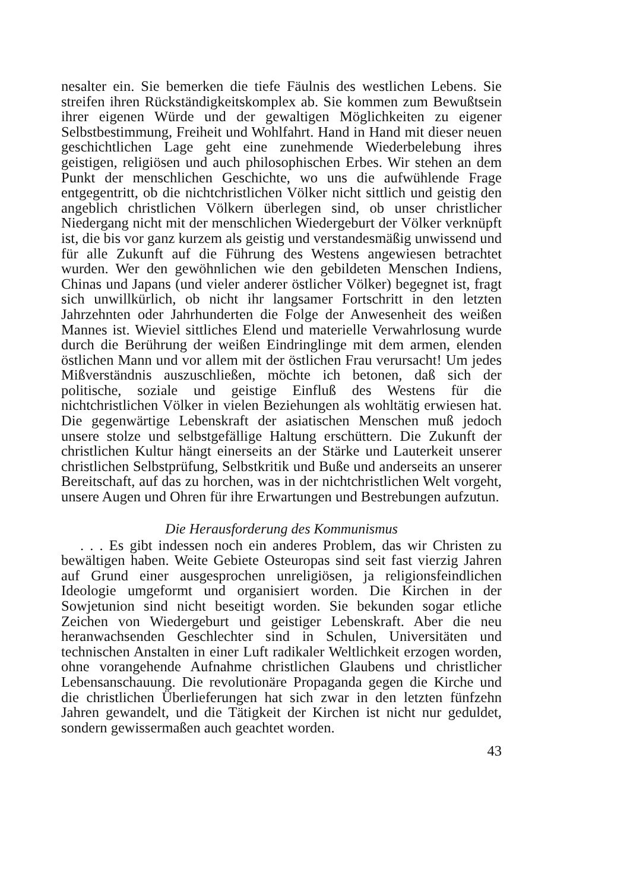nesalter ein. Sie bemerken die tiefe Fäulnis des westlichen Lebens. Sie streifen ihren Rückständigkeitskomplex ab. Sie kommen zum Bewußtsein ihrer eigenen Würde und der gewaltigen Möglichkeiten zu eigener Selbstbestimmung, Freiheit und Wohlfahrt. Hand in Hand mit dieser neuen geschichtlichen Lage geht eine zunehmende Wiederbelebung ihres geistigen, religiösen und auch philosophischen Erbes. Wir stehen an dem Punkt der menschlichen Geschichte, wo uns die aufwühlende Frage entgegentritt, ob die nichtchristlichen Völker nicht sittlich und geistig den angeblich christlichen Völkern überlegen sind, ob unser christlicher Niedergang nicht mit der menschlichen Wiedergeburt der Völker verknüpft ist, die bis vor ganz kurzem als geistig und verstandesmäßig unwissend und für alle Zukunft auf die Führung des Westens angewiesen betrachtet wurden. Wer den gewöhnlichen wie den gebildeten Menschen Indiens, Chinas und Japans (und vieler anderer östlicher Völker) begegnet ist, fragt sich unwillkürlich, ob nicht ihr langsamer Fortschritt in den letzten Jahrzehnten oder Jahrhunderten die Folge der Anwesenheit des weißen Mannes ist. Wieviel sittliches Elend und materielle Verwahrlosung wurde durch die Berührung der weißen Eindringlinge mit dem armen, elenden östlichen Mann und vor allem mit der östlichen Frau verursacht! Um jedes Mißverständnis auszuschließen, möchte ich betonen, daß sich der politische, soziale und geistige Einfluß des Westens für die nichtchristlichen Völker in vielen Beziehungen als wohltätig erwiesen hat. Die gegenwärtige Lebenskraft der asiatischen Menschen muß jedoch unsere stolze und selbstgefällige Haltung erschüttern. Die Zukunft der christlichen Kultur hängt einerseits an der Stärke und Lauterkeit unserer christlichen Selbstprüfung, Selbstkritik und Buße und anderseits an unserer Bereitschaft, auf das zu horchen, was in der nichtchristlichen Welt vorgeht, unsere Augen und Ohren für ihre Erwartungen und Bestrebungen aufzutun.
Die Herausforderung des Kommunismus
. . . Es gibt indessen noch ein anderes Problem, das wir Christen zu bewältigen haben. Weite Gebiete Osteuropas sind seit fast vierzig Jahren auf Grund einer ausgesprochen unreligiösen, ja religionsfeindlichen Ideologie umgeformt und organisiert worden. Die Kirchen in der Sowjetunion sind nicht beseitigt worden. Sie bekunden sogar etliche Zeichen von Wiedergeburt und geistiger Lebenskraft. Aber die neu heranwachsenden Geschlechter sind in Schulen, Universitäten und technischen Anstalten in einer Luft radikaler Weltlichkeit erzogen worden, ohne vorangehende Aufnahme christlichen Glaubens und christlicher Lebensanschauung. Die revolutionäre Propaganda gegen die Kirche und die christlichen Überlieferungen hat sich zwar in den letzten fünfzehn Jahren gewandelt, und die Tätigkeit der Kirchen ist nicht nur geduldet, sondern gewissermaßen auch geachtet worden.
43